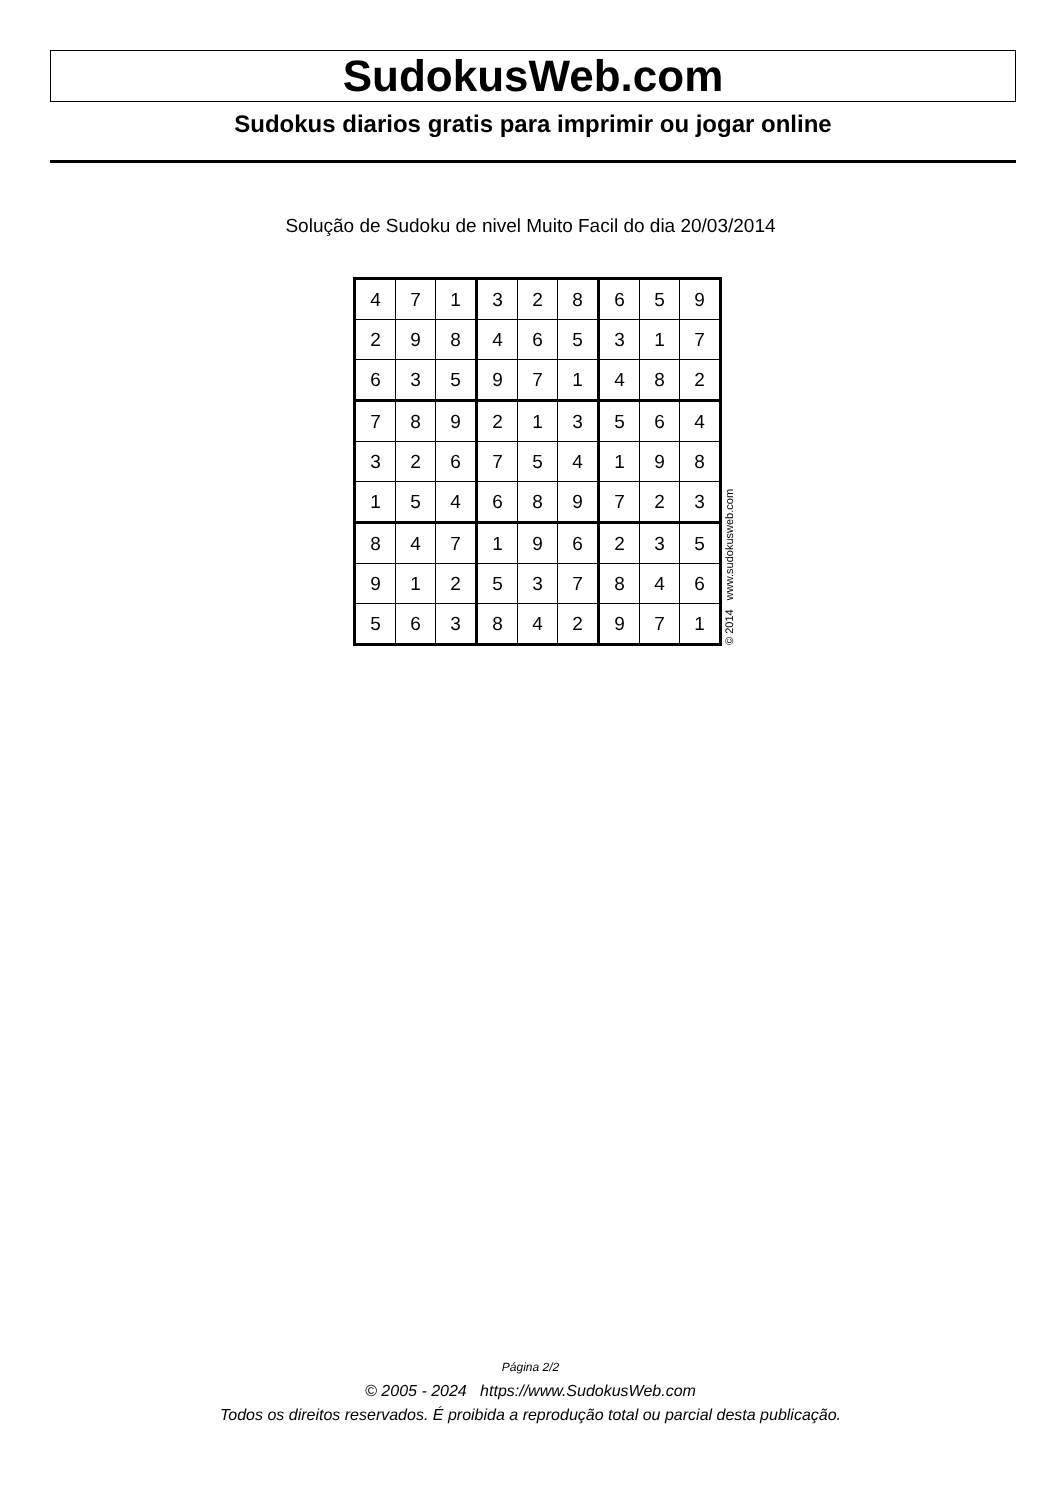SudokusWeb.com
Sudokus diarios gratis para imprimir ou jogar online
Solução de Sudoku de nivel Muito Facil do dia 20/03/2014
| 4 | 7 | 1 | 3 | 2 | 8 | 6 | 5 | 9 |
| 2 | 9 | 8 | 4 | 6 | 5 | 3 | 1 | 7 |
| 6 | 3 | 5 | 9 | 7 | 1 | 4 | 8 | 2 |
| 7 | 8 | 9 | 2 | 1 | 3 | 5 | 6 | 4 |
| 3 | 2 | 6 | 7 | 5 | 4 | 1 | 9 | 8 |
| 1 | 5 | 4 | 6 | 8 | 9 | 7 | 2 | 3 |
| 8 | 4 | 7 | 1 | 9 | 6 | 2 | 3 | 5 |
| 9 | 1 | 2 | 5 | 3 | 7 | 8 | 4 | 6 |
| 5 | 6 | 3 | 8 | 4 | 2 | 9 | 7 | 1 |
© 2014 www.sudokusweb.com
Página 2/2
© 2005 - 2024 https://www.SudokusWeb.com
Todos os direitos reservados. É proibida a reprodução total ou parcial desta publicação.